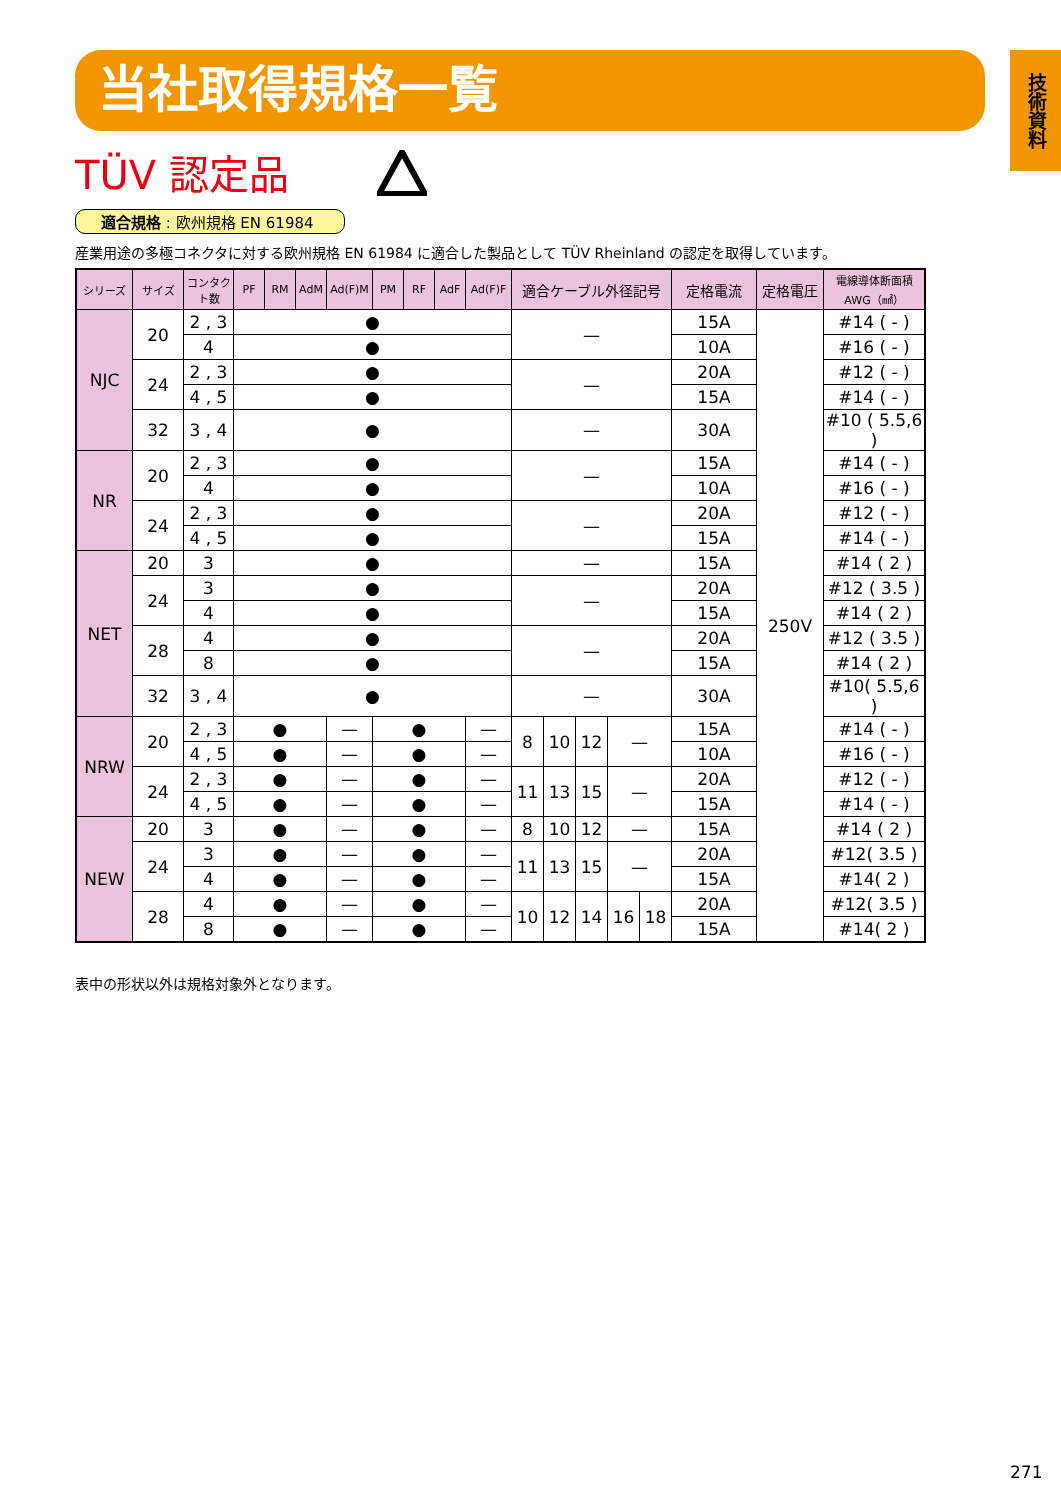当社取得規格一覧
技術資料
TÜV 認定品
適合規格 : 欧州規格 EN 61984
産業用途の多極コネクタに対する欧州規格 EN 61984 に適合した製品として TÜV Rheinland の認定を取得しています。
| シリーズ | サイズ | コンタクト数 | PF | RM | AdM | Ad(F)M | PM | RF | AdF | Ad(F)F | 適合ケーブル外径記号 | | | | | 定格電流 | 定格電圧 | 電線導体断面積 AWG（㎟） |
| --- | --- | --- | --- | --- | --- | --- | --- | --- | --- | --- | --- | --- | --- | --- | --- | --- | --- | --- |
| NJC | 20 | 2 , 3 | ● | | | | | | | | — | | | | | 15A | 250V | #14 ( - ) |
| | | 4 | ● | | | | | | | | | | | | | 10A | | #16 ( - ) |
| | 24 | 2 , 3 | ● | | | | | | | | — | | | | | 20A | | #12 ( - ) |
| | | 4 , 5 | ● | | | | | | | | | | | | | 15A | | #14 ( - ) |
| | 32 | 3 , 4 | ● | | | | | | | | — | | | | | 30A | | #10 ( 5.5,6 ) |
| NR | 20 | 2 , 3 | ● | | | | | | | | — | | | | | 15A | | #14 ( - ) |
| | | 4 | ● | | | | | | | | | | | | | 10A | | #16 ( - ) |
| | 24 | 2 , 3 | ● | | | | | | | | — | | | | | 20A | | #12 ( - ) |
| | | 4 , 5 | ● | | | | | | | | | | | | | 15A | | #14 ( - ) |
| NET | 20 | 3 | ● | | | | | | | | — | | | | | 15A | | #14 ( 2 ) |
| | 24 | 3 | ● | | | | | | | | — | | | | | 20A | | #12 ( 3.5 ) |
| | | 4 | ● | | | | | | | | | | | | | 15A | | #14 ( 2 ) |
| | 28 | 4 | ● | | | | | | | | — | | | | | 20A | | #12 ( 3.5 ) |
| | | 8 | ● | | | | | | | | | | | | | 15A | | #14 ( 2 ) |
| | 32 | 3 , 4 | ● | | | | | | | | — | | | | | 30A | | #10( 5.5,6 ) |
| NRW | 20 | 2 , 3 | ● | | | — | ● | | | — | 8 | 10 | 12 | — | | 15A | | #14 ( - ) |
| | | 4 , 5 | ● | | | — | ● | | | — | | | | | | 10A | | #16 ( - ) |
| | 24 | 2 , 3 | ● | | | — | ● | | | — | 11 | 13 | 15 | — | | 20A | | #12 ( - ) |
| | | 4 , 5 | ● | | | — | ● | | | — | | | | | | 15A | | #14 ( - ) |
| NEW | 20 | 3 | ● | | | — | ● | | | — | 8 | 10 | 12 | — | | 15A | | #14 ( 2 ) |
| | 24 | 3 | ● | | | — | ● | | | — | 11 | 13 | 15 | — | | 20A | | #12( 3.5 ) |
| | | 4 | ● | | | — | ● | | | — | | | | | | 15A | | #14( 2 ) |
| | 28 | 4 | ● | | | — | ● | | | — | 10 | 12 | 14 | 16 | 18 | 20A | | #12( 3.5 ) |
| | | 8 | ● | | | — | ● | | | — | | | | | | 15A | | #14( 2 ) |
表中の形状以外は規格対象外となります。
271